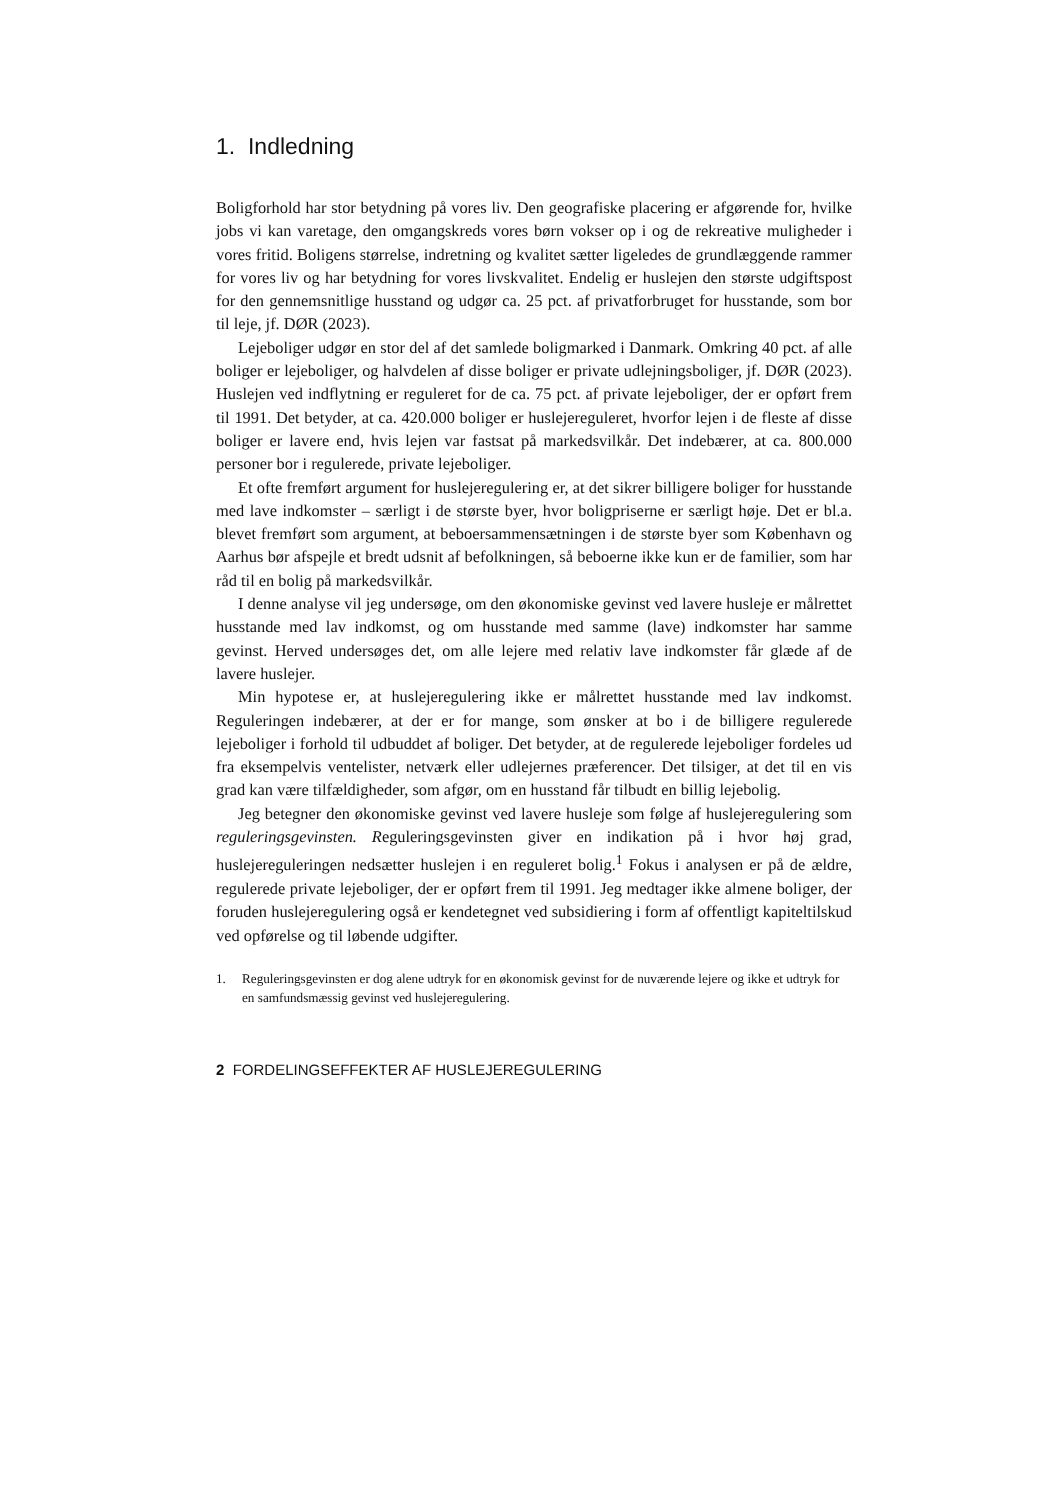1. Indledning
Boligforhold har stor betydning på vores liv. Den geografiske placering er afgørende for, hvilke jobs vi kan varetage, den omgangskreds vores børn vokser op i og de rekreative muligheder i vores fritid. Boligens størrelse, indretning og kvalitet sætter ligeledes de grundlæggende rammer for vores liv og har betydning for vores livskvalitet. Endelig er huslejen den største udgiftspost for den gennemsnitlige husstand og udgør ca. 25 pct. af privatforbruget for husstande, som bor til leje, jf. DØR (2023).
Lejeboliger udgør en stor del af det samlede boligmarked i Danmark. Omkring 40 pct. af alle boliger er lejeboliger, og halvdelen af disse boliger er private udlejningsboliger, jf. DØR (2023). Huslejen ved indflytning er reguleret for de ca. 75 pct. af private lejeboliger, der er opført frem til 1991. Det betyder, at ca. 420.000 boliger er huslejereguleret, hvorfor lejen i de fleste af disse boliger er lavere end, hvis lejen var fastsat på markedsvilkår. Det indebærer, at ca. 800.000 personer bor i regulerede, private lejeboliger.
Et ofte fremført argument for huslejeregulering er, at det sikrer billigere boliger for husstande med lave indkomster – særligt i de største byer, hvor boligpriserne er særligt høje. Det er bl.a. blevet fremført som argument, at beboersammensætningen i de største byer som København og Aarhus bør afspejle et bredt udsnit af befolkningen, så beboerne ikke kun er de familier, som har råd til en bolig på markedsvilkår.
I denne analyse vil jeg undersøge, om den økonomiske gevinst ved lavere husleje er målrettet husstande med lav indkomst, og om husstande med samme (lave) indkomster har samme gevinst. Herved undersøges det, om alle lejere med relativ lave indkomster får glæde af de lavere huslejer.
Min hypotese er, at huslejeregulering ikke er målrettet husstande med lav indkomst. Reguleringen indebærer, at der er for mange, som ønsker at bo i de billigere regulerede lejeboliger i forhold til udbuddet af boliger. Det betyder, at de regulerede lejeboliger fordeles ud fra eksempelvis ventelister, netværk eller udlejernes præferencer. Det tilsiger, at det til en vis grad kan være tilfældigheder, som afgør, om en husstand får tilbudt en billig lejebolig.
Jeg betegner den økonomiske gevinst ved lavere husleje som følge af huslejeregulering som reguleringsgevinsten. Reguleringsgevinsten giver en indikation på i hvor høj grad, huslejereguleringen nedsætter huslejen i en reguleret bolig.<sup>1</sup> Fokus i analysen er på de ældre, regulerede private lejeboliger, der er opført frem til 1991. Jeg medtager ikke almene boliger, der foruden huslejeregulering også er kendetegnet ved subsidiering i form af offentligt kapiteltilskud ved opførelse og til løbende udgifter.
1. Reguleringsgevinsten er dog alene udtryk for en økonomisk gevinst for de nuværende lejere og ikke et udtryk for en samfundsmæssig gevinst ved huslejeregulering.
2 FORDELINGSEFFEKTER AF HUSLEJEREGULERING